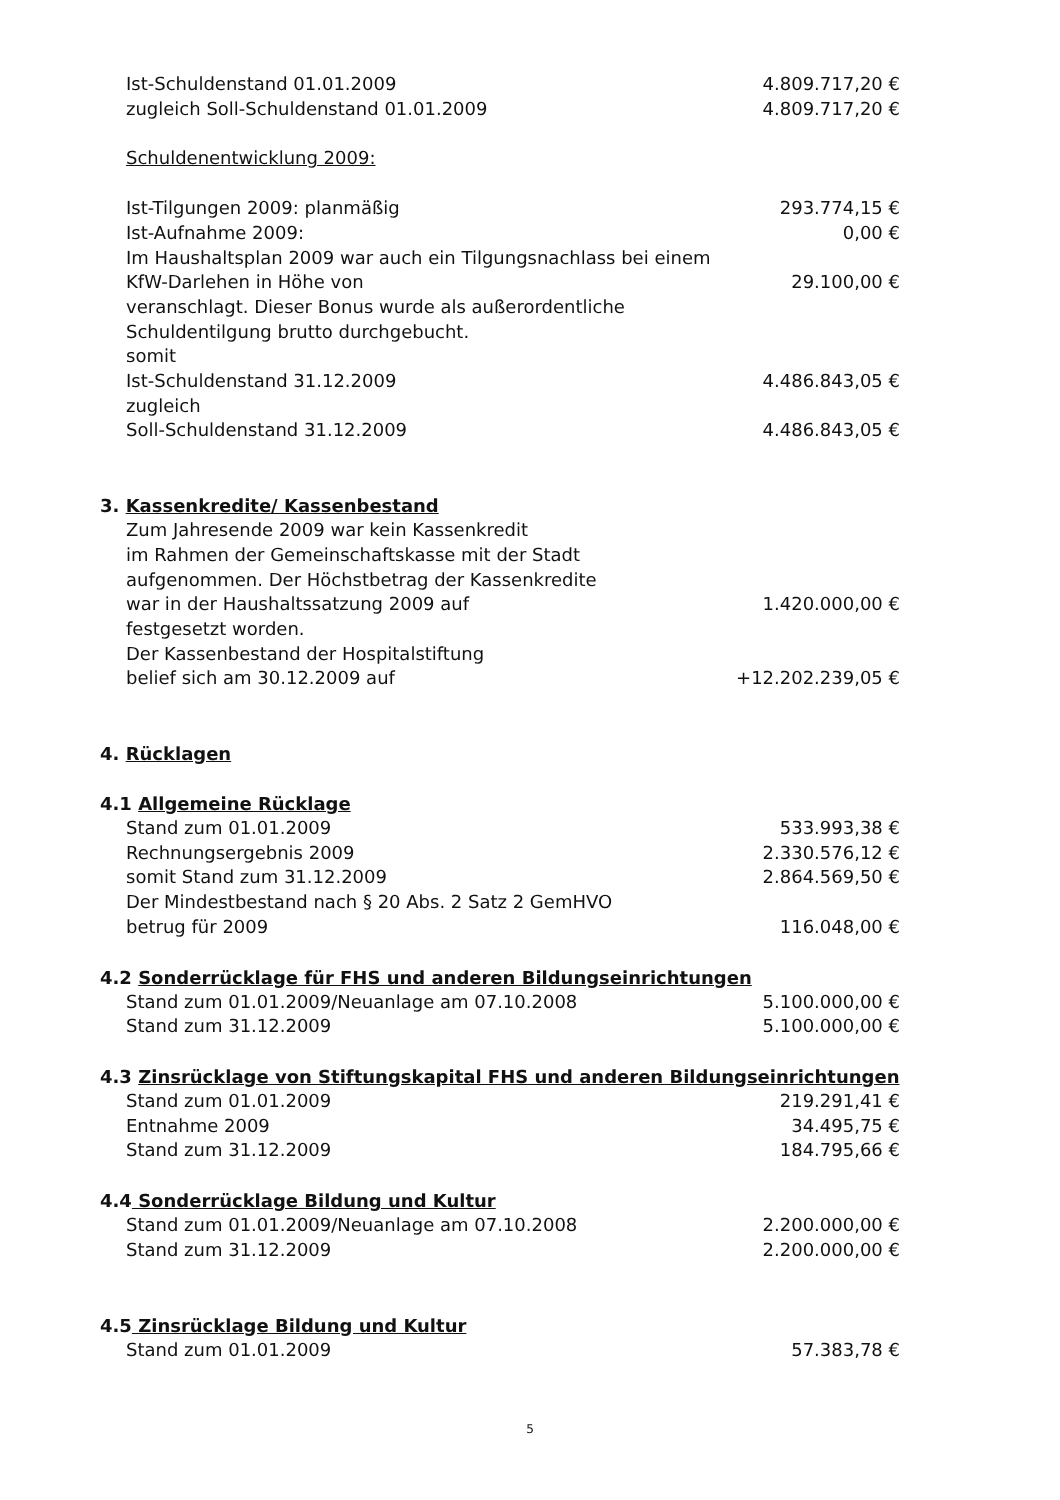Ist-Schuldenstand 01.01.2009 4.809.717,20 €
zugleich Soll-Schuldenstand 01.01.2009 4.809.717,20 €
Schuldenentwicklung 2009:
Ist-Tilgungen 2009: planmäßig 293.774,15 €
Ist-Aufnahme 2009: 0,00 €
Im Haushaltsplan 2009 war auch ein Tilgungsnachlass bei einem
KfW-Darlehen in Höhe von 29.100,00 €
veranschlagt. Dieser Bonus wurde als außerordentliche
Schuldentilgung brutto durchgebucht.
somit
Ist-Schuldenstand 31.12.2009 4.486.843,05 €
zugleich
Soll-Schuldenstand 31.12.2009 4.486.843,05 €
3. Kassenkredite/ Kassenbestand
Zum Jahresende 2009 war kein Kassenkredit
im Rahmen der Gemeinschaftskasse mit der Stadt
aufgenommen. Der Höchstbetrag der Kassenkredite
war in der Haushaltssatzung 2009 auf 1.420.000,00 €
festgesetzt worden.
Der Kassenbestand der Hospitalstiftung
belief sich am 30.12.2009 auf +12.202.239,05 €
4. Rücklagen
4.1 Allgemeine Rücklage
Stand zum 01.01.2009 533.993,38 €
Rechnungsergebnis 2009 2.330.576,12 €
somit Stand zum 31.12.2009 2.864.569,50 €
Der Mindestbestand nach § 20 Abs. 2 Satz 2 GemHVO
betrug für 2009 116.048,00 €
4.2 Sonderrücklage für FHS und anderen Bildungseinrichtungen
Stand zum 01.01.2009/Neuanlage am 07.10.2008 5.100.000,00 €
Stand zum 31.12.2009 5.100.000,00 €
4.3 Zinsrücklage von Stiftungskapital FHS und anderen Bildungseinrichtungen
Stand zum 01.01.2009 219.291,41 €
Entnahme 2009 34.495,75 €
Stand zum 31.12.2009 184.795,66 €
4.4 Sonderrücklage Bildung und Kultur
Stand zum 01.01.2009/Neuanlage am 07.10.2008 2.200.000,00 €
Stand zum 31.12.2009 2.200.000,00 €
4.5 Zinsrücklage Bildung und Kultur
Stand zum 01.01.2009 57.383,78 €
5